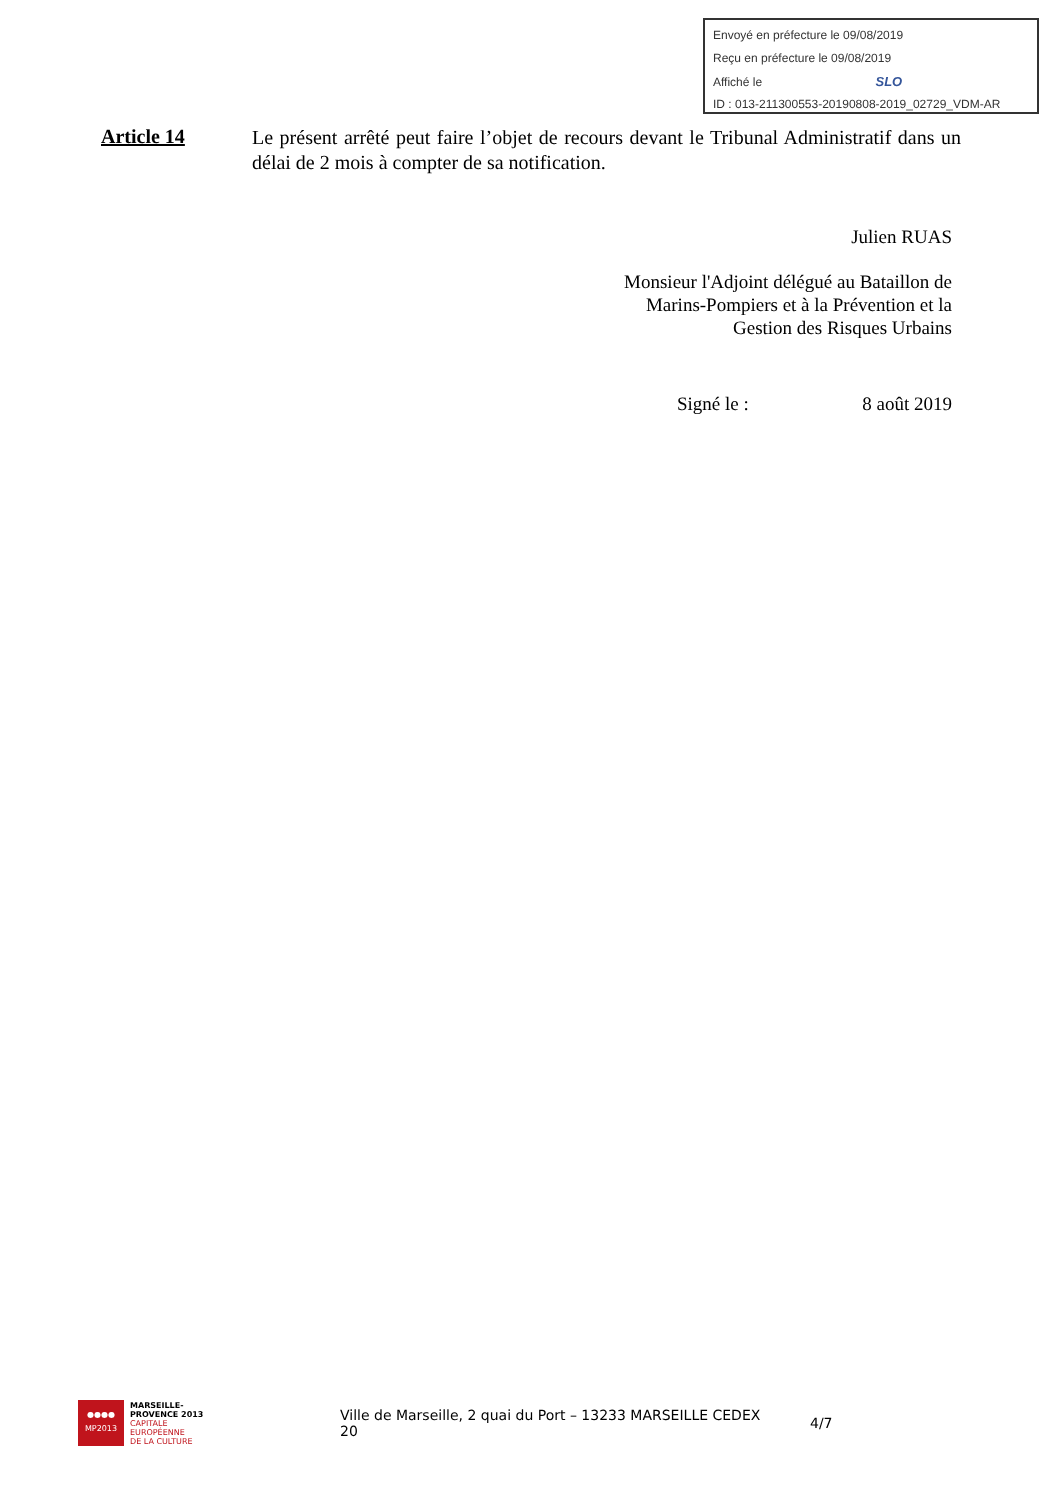Envoyé en préfecture le 09/08/2019
Reçu en préfecture le 09/08/2019
Affiché le SLO
ID : 013-211300553-20190808-2019_02729_VDM-AR
Article 14
Le présent arrêté peut faire l’objet de recours devant le Tribunal Administratif dans un délai de 2 mois à compter de sa notification.
Julien RUAS
Monsieur l'Adjoint délégué au Bataillon de
Marins-Pompiers et à la Prévention et la
Gestion des Risques Urbains
Signé le : 8 août 2019
●●●●
MP2013
MARSEILLE-
PROVENCE 2013
CAPITALE
EUROPÉENNE
DE LA CULTURE
Ville de Marseille, 2 quai du Port – 13233 MARSEILLE CEDEX 20
4/7